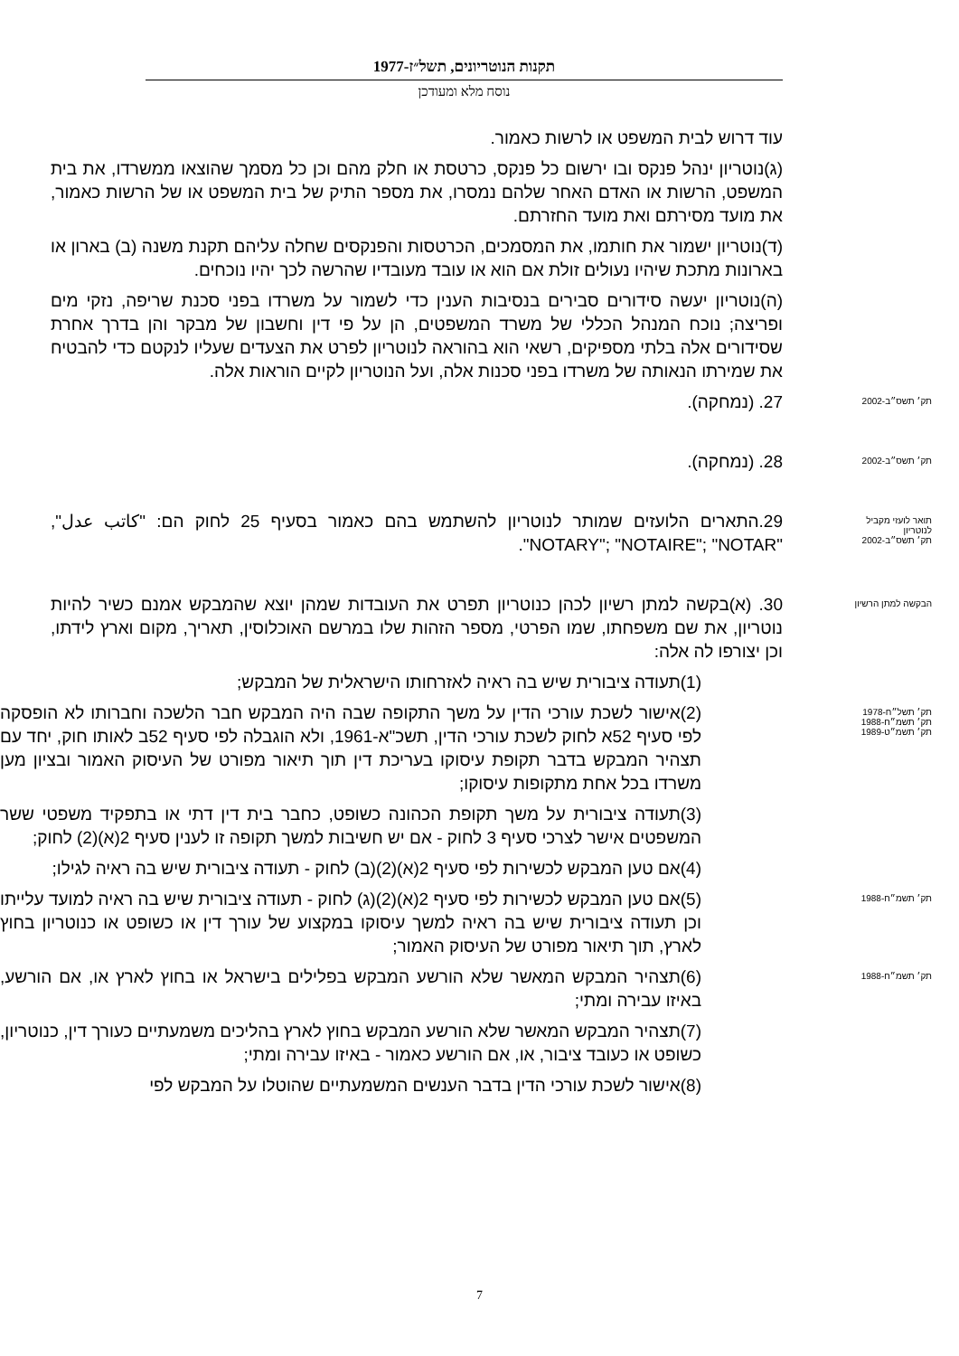תקנות הנוטריונים, תשל״ז-1977
נוסח מלא ומעודכן
עוד דרוש לבית המשפט או לרשות כאמור.
(ג)נוטריון ינהל פנקס ובו ירשום כל פנקס, כרטסת או חלק מהם וכן כל מסמך שהוצאו ממשרדו, את בית המשפט, הרשות או האדם האחר שלהם נמסרו, את מספר התיק של בית המשפט או של הרשות כאמור, את מועד מסירתם ואת מועד החזרתם.
(ד)נוטריון ישמור את חותמו, את המסמכים, הכרטסות והפנקסים שחלה עליהם תקנת משנה (ב) בארון או בארונות מתכת שיהיו נעולים זולת אם הוא או עובד מעובדיו שהרשה לכך יהיו נוכחים.
(ה)נוטריון יעשה סידורים סבירים בנסיבות הענין כדי לשמור על משרדו בפני סכנת שריפה, נזקי מים ופריצה; נוכח המנהל הכללי של משרד המשפטים, הן על פי דין וחשבון של מבקר והן בדרך אחרת שסידורים אלה בלתי מספיקים, רשאי הוא בהוראה לנוטריון לפרט את הצעדים שעליו לנקטם כדי להבטיח את שמירתו הנאותה של משרדו בפני סכנות אלה, ועל הנוטריון לקיים הוראות אלה.
תק׳ תשס״ב-2002
27. (נמחקה).
תק׳ תשס״ב-2002
28. (נמחקה).
תואר לועזי מקביל
לנוטריון
תק׳ תשס״ב-2002
29.התארים הלועזים שמותר לנוטריון להשתמש בהם כאמור בסעיף 25 לחוק הם: "كاتب عدل", "NOTARY"; "NOTAIRE"; "NOTAR".
הבקשה למתן הרשיון
30. (א)בקשה למתן רשיון לכהן כנוטריון תפרט את העובדות שמהן יוצא שהמבקש אמנם כשיר להיות נוטריון, את שם משפחתו, שמו הפרטי, מספר הזהות שלו במרשם האוכלוסין, תאריך, מקום וארץ לידתו, וכן יצורפו לה אלה:
(1)תעודה ציבורית שיש בה ראיה לאזרחותו הישראלית של המבקש;
תק׳ תשל״ח-1978
תק׳ תשמ״ח-1988
תק׳ תשמ״ט-1989
(2)אישור לשכת עורכי הדין על משך התקופה שבה היה המבקש חבר הלשכה וחברותו לא הופסקה לפי סעיף 52א לחוק לשכת עורכי הדין, תשכ"א-1961, ולא הוגבלה לפי סעיף 52ב לאותו חוק, יחד עם תצהיר המבקש בדבר תקופת עיסוקו בעריכת דין תוך תיאור מפורט של העיסוק האמור ובציון מען משרדו בכל אחת מתקופות עיסוקו;
(3)תעודה ציבורית על משך תקופת הכהונה כשופט, כחבר בית דין דתי או בתפקיד משפטי ששר המשפטים אישר לצרכי סעיף 3 לחוק - אם יש חשיבות למשך תקופה זו לענין סעיף 2(א)(2) לחוק;
(4)אם טען המבקש לכשירות לפי סעיף 2(א)(2)(ב) לחוק - תעודה ציבורית שיש בה ראיה לגילו;
תק׳ תשמ״ח-1988
(5)אם טען המבקש לכשירות לפי סעיף 2(א)(2)(ג) לחוק - תעודה ציבורית שיש בה ראיה למועד עלייתו וכן תעודה ציבורית שיש בה ראיה למשך עיסוקו במקצוע של עורך דין או כשופט או כנוטריון בחוץ לארץ, תוך תיאור מפורט של העיסוק האמור;
תק׳ תשמ״ח-1988
(6)תצהיר המבקש המאשר שלא הורשע המבקש בפלילים בישראל או בחוץ לארץ או, אם הורשע, באיזו עבירה ומתי;
(7)תצהיר המבקש המאשר שלא הורשע המבקש בחוץ לארץ בהליכים משמעתיים כעורך דין, כנוטריון, כשופט או כעובד ציבור, או, אם הורשע כאמור - באיזו עבירה ומתי;
(8)אישור לשכת עורכי הדין בדבר הענשים המשמעתיים שהוטלו על המבקש לפי
7